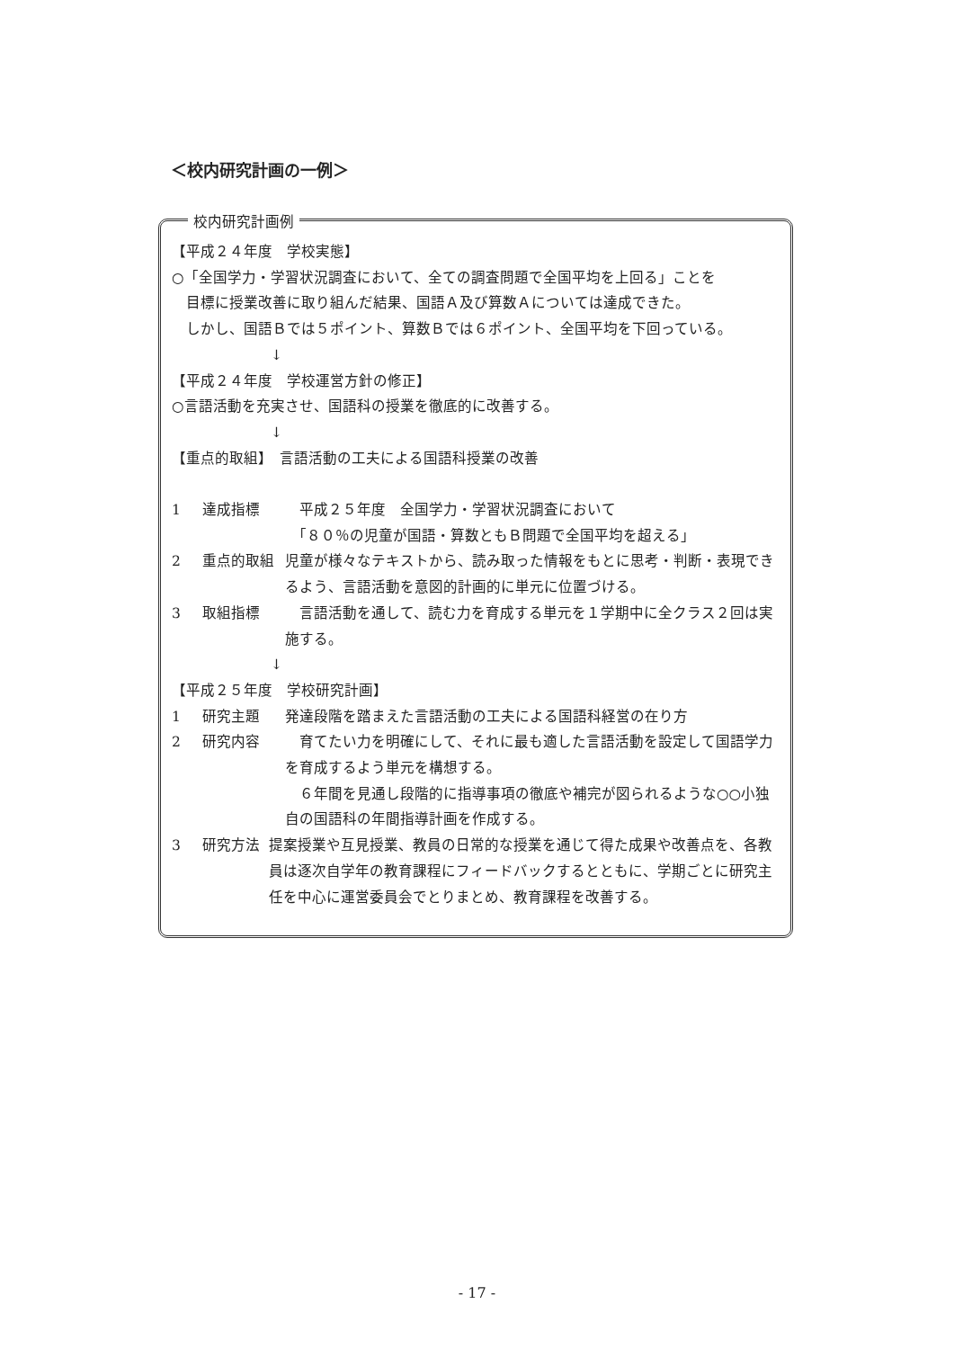＜校内研究計画の一例＞
校内研究計画例
【平成２４年度　学校実態】
○「全国学力・学習状況調査において、全ての調査問題で全国平均を上回る」ことを
目標に授業改善に取り組んだ結果、国語Ａ及び算数Ａについては達成できた。
しかし、国語Ｂでは５ポイント、算数Ｂでは６ポイント、全国平均を下回っている。
↓
【平成２４年度　学校運営方針の修正】
○言語活動を充実させ、国語科の授業を徹底的に改善する。
↓
【重点的取組】　言語活動の工夫による国語科授業の改善
1 達成指標　平成２５年度　全国学力・学習状況調査において
　「８０％の児童が国語・算数ともＢ問題で全国平均を超える」
2 重点的取組 児童が様々なテキストから、読み取った情報をもとに思考・判断・表現できるよう、言語活動を意図的計画的に単元に位置づける。
3 取組指標　言語活動を通して、読む力を育成する単元を１学期中に全クラス２回は実施する。
↓
【平成２５年度　学校研究計画】
1 研究主題 発達段階を踏まえた言語活動の工夫による国語科経営の在り方
2 研究内容　育てたい力を明確にして、それに最も適した言語活動を設定して国語学力を育成するよう単元を構想する。
　６年間を見通し段階的に指導事項の徹底や補完が図られるような○○小独自の国語科の年間指導計画を作成する。
3 研究方法 提案授業や互見授業、教員の日常的な授業を通じて得た成果や改善点を、各教員は逐次自学年の教育課程にフィードバックするとともに、学期ごとに研究主任を中心に運営委員会でとりまとめ、教育課程を改善する。
- 17 -